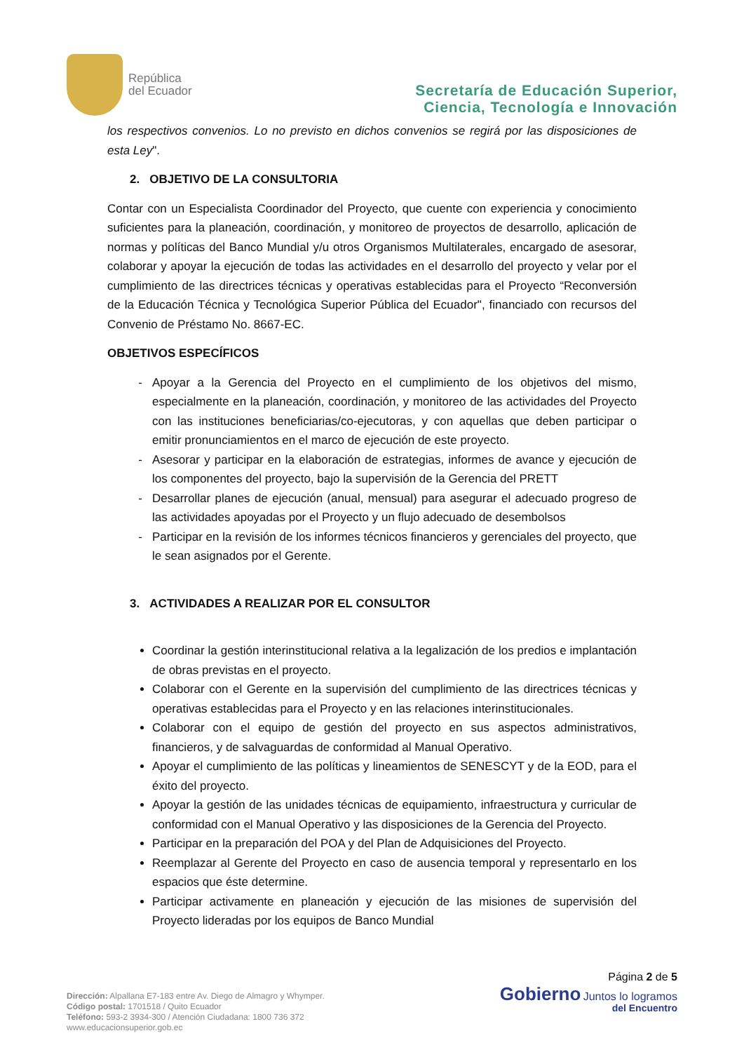República
del Ecuador
Secretaría de Educación Superior,
Ciencia, Tecnología e Innovación
los respectivos convenios. Lo no previsto en dichos convenios se regirá por las disposiciones de esta Ley".
2. OBJETIVO DE LA CONSULTORIA
Contar con un Especialista Coordinador del Proyecto, que cuente con experiencia y conocimiento suficientes para la planeación, coordinación, y monitoreo de proyectos de desarrollo, aplicación de normas y políticas del Banco Mundial y/u otros Organismos Multilaterales, encargado de asesorar, colaborar y apoyar la ejecución de todas las actividades en el desarrollo del proyecto y velar por el cumplimiento de las directrices técnicas y operativas establecidas para el Proyecto “Reconversión de la Educación Técnica y Tecnológica Superior Pública del Ecuador", financiado con recursos del Convenio de Préstamo No. 8667-EC.
OBJETIVOS ESPECÍFICOS
Apoyar a la Gerencia del Proyecto en el cumplimiento de los objetivos del mismo, especialmente en la planeación, coordinación, y monitoreo de las actividades del Proyecto con las instituciones beneficiarias/co-ejecutoras, y con aquellas que deben participar o emitir pronunciamientos en el marco de ejecución de este proyecto.
Asesorar y participar en la elaboración de estrategias, informes de avance y ejecución de los componentes del proyecto, bajo la supervisión de la Gerencia del PRETT
Desarrollar planes de ejecución (anual, mensual) para asegurar el adecuado progreso de las actividades apoyadas por el Proyecto y un flujo adecuado de desembolsos
Participar en la revisión de los informes técnicos financieros y gerenciales del proyecto, que le sean asignados por el Gerente.
3. ACTIVIDADES A REALIZAR POR EL CONSULTOR
Coordinar la gestión interinstitucional relativa a la legalización de los predios e implantación de obras previstas en el proyecto.
Colaborar con el Gerente en la supervisión del cumplimiento de las directrices técnicas y operativas establecidas para el Proyecto y en las relaciones interinstitucionales.
Colaborar con el equipo de gestión del proyecto en sus aspectos administrativos, financieros, y de salvaguardas de conformidad al Manual Operativo.
Apoyar el cumplimiento de las políticas y lineamientos de SENESCYT y de la EOD, para el éxito del proyecto.
Apoyar la gestión de las unidades técnicas de equipamiento, infraestructura y curricular de conformidad con el Manual Operativo y las disposiciones de la Gerencia del Proyecto.
Participar en la preparación del POA y del Plan de Adquisiciones del Proyecto.
Reemplazar al Gerente del Proyecto en caso de ausencia temporal y representarlo en los espacios que éste determine.
Participar activamente en planeación y ejecución de las misiones de supervisión del Proyecto lideradas por los equipos de Banco Mundial
Dirección: Alpallana E7-183 entre Av. Diego de Almagro y Whymper.
Código postal: 1701518 / Quito Ecuador
Teléfono: 593-2 3934-300 / Atención Ciudadana: 1800 736 372
www.educacionsuperior.gob.ec
Página 2 de 5
Gobierno Juntos lo logramos
del Encuentro